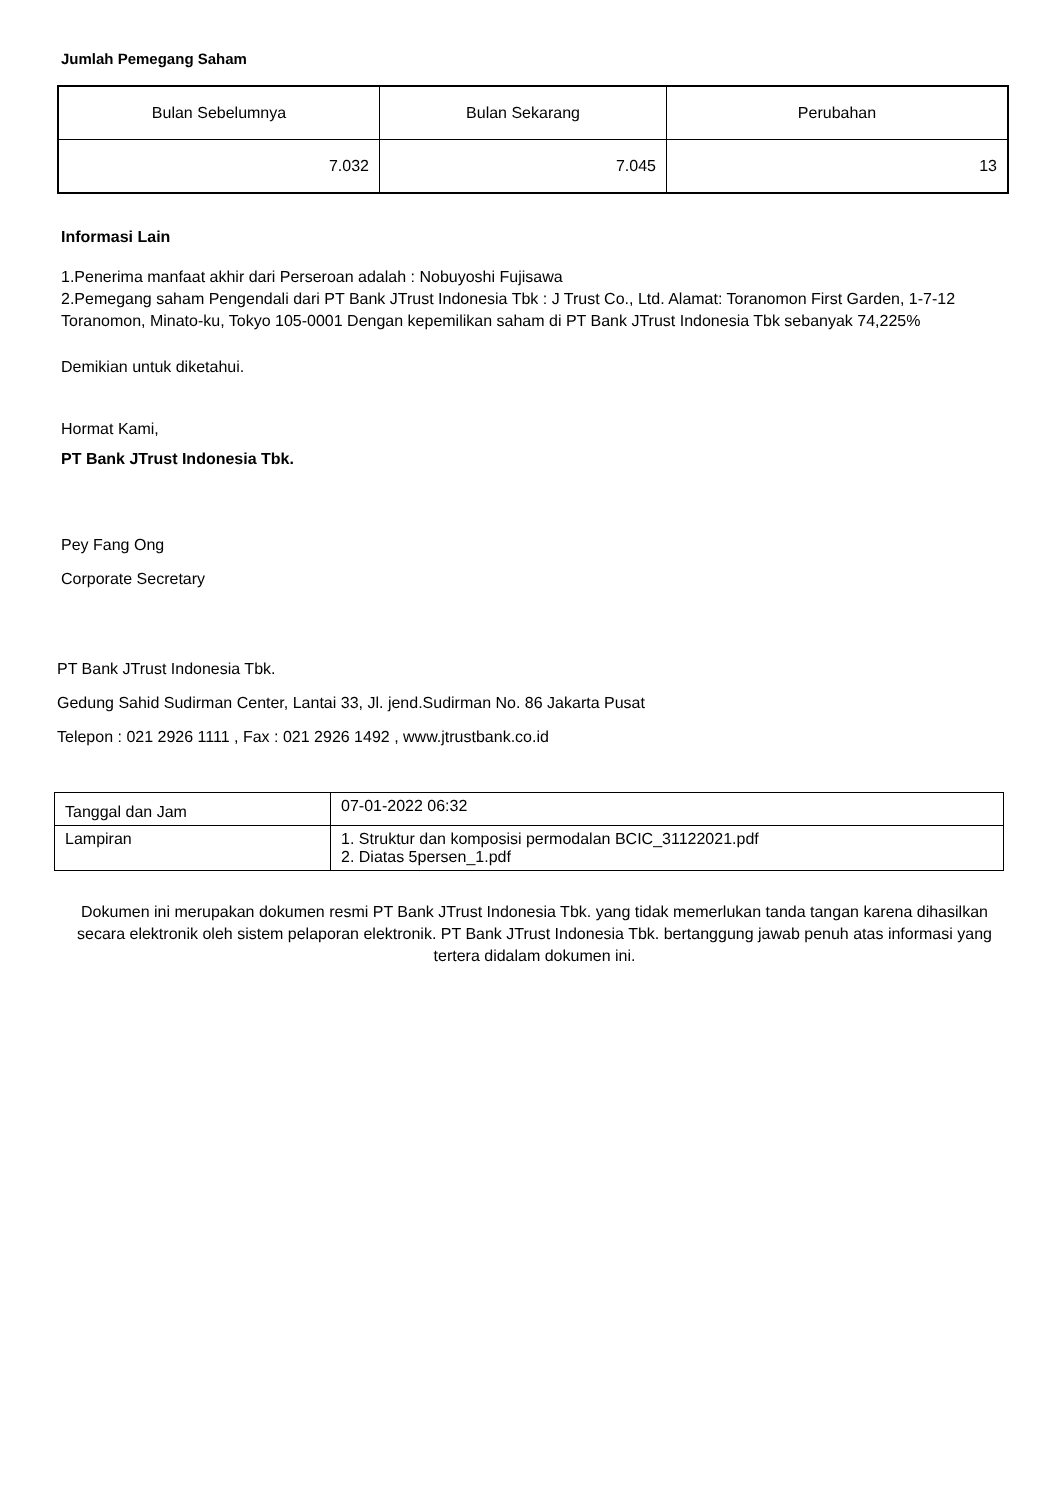Jumlah Pemegang Saham
| Bulan Sebelumnya | Bulan Sekarang | Perubahan |
| 7.032 | 7.045 | 13 |
Informasi Lain
1.Penerima manfaat akhir dari Perseroan adalah : Nobuyoshi Fujisawa
2.Pemegang saham Pengendali dari PT Bank JTrust Indonesia Tbk : J Trust Co., Ltd. Alamat: Toranomon First Garden, 1-7-12 Toranomon, Minato-ku, Tokyo 105-0001 Dengan kepemilikan saham di PT Bank JTrust Indonesia Tbk sebanyak 74,225%
Demikian untuk diketahui.
Hormat Kami,
PT Bank JTrust Indonesia Tbk.
Pey Fang Ong
Corporate Secretary
PT Bank JTrust Indonesia Tbk.
Gedung Sahid Sudirman Center, Lantai 33, Jl. jend.Sudirman No. 86 Jakarta Pusat
Telepon : 021 2926 1111 , Fax : 021 2926 1492 , www.jtrustbank.co.id
| Tanggal dan Jam | 07-01-2022 06:32 |
| Lampiran | 1. Struktur dan komposisi permodalan BCIC_31122021.pdf 2. Diatas 5persen_1.pdf |
Dokumen ini merupakan dokumen resmi PT Bank JTrust Indonesia Tbk. yang tidak memerlukan tanda tangan karena dihasilkan secara elektronik oleh sistem pelaporan elektronik. PT Bank JTrust Indonesia Tbk. bertanggung jawab penuh atas informasi yang tertera didalam dokumen ini.